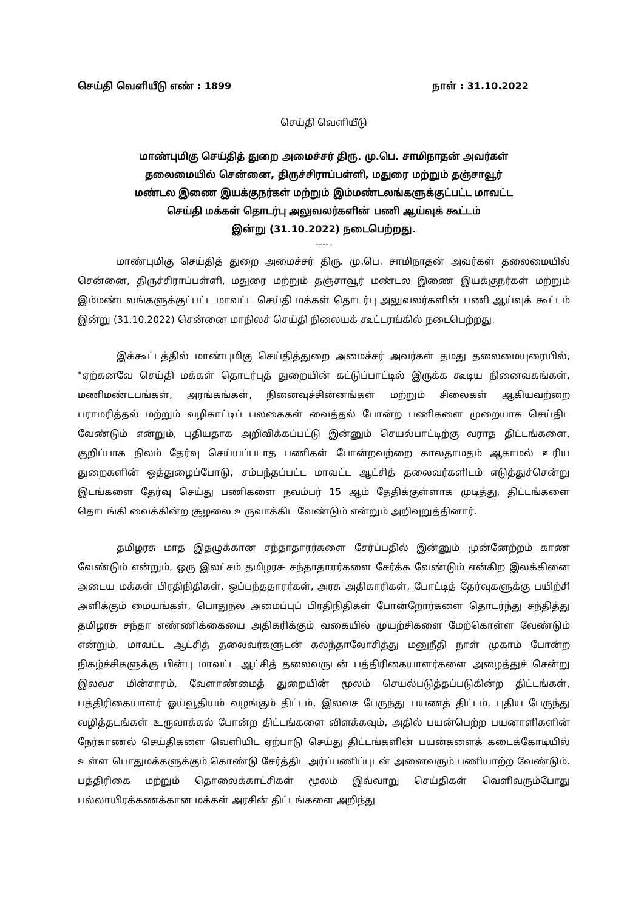செய்தி வெளியீடு எண் : 1899 நாள் : 31.10.2022
செய்தி வெளியீடு
மாண்புமிகு செய்தித் துறை அமைச்சர் திரு. மு.பெ. சாமிநாதன் அவர்கள்
தலைமையில் சென்னை, திருச்சிராப்பள்ளி, மதுரை மற்றும் தஞ்சாவூர்
மண்டல இணை இயக்குநர்கள் மற்றும் இம்மண்டலங்களுக்குட்பட்ட மாவட்ட
செய்தி மக்கள் தொடர்பு அலுவலர்களின் பணி ஆய்வுக் கூட்டம்
இன்று (31.10.2022) நடைபெற்றது.
-----
மாண்புமிகு செய்தித் துறை அமைச்சர் திரு. மு.பெ. சாமிநாதன் அவர்கள் தலைமையில் சென்னை, திருச்சிராப்பள்ளி, மதுரை மற்றும் தஞ்சாவூர் மண்டல இணை இயக்குநர்கள் மற்றும் இம்மண்டலங்களுக்குட்பட்ட மாவட்ட செய்தி மக்கள் தொடர்பு அலுவலர்களின் பணி ஆய்வுக் கூட்டம் இன்று (31.10.2022) சென்னை மாநிலச் செய்தி நிலையக் கூட்டரங்கில் நடைபெற்றது.
இக்கூட்டத்தில் மாண்புமிகு செய்தித்துறை அமைச்சர் அவர்கள் தமது தலைமையுரையில், "ஏற்கனவே செய்தி மக்கள் தொடர்புத் துறையின் கட்டுப்பாட்டில் இருக்க கூடிய நினைவகங்கள், மணிமண்டபங்கள், அரங்கங்கள், நினைவுச்சின்னங்கள் மற்றும் சிலைகள் ஆகியவற்றை பராமரித்தல் மற்றும் வழிகாட்டிப் பலகைகள் வைத்தல் போன்ற பணிகளை முறையாக செய்திட வேண்டும் என்றும், புதியதாக அறிவிக்கப்பட்டு இன்னும் செயல்பாட்டிற்கு வராத திட்டங்களை, குறிப்பாக நிலம் தேர்வு செய்யப்படாத பணிகள் போன்றவற்றை காலதாமதம் ஆகாமல் உரிய துறைகளின் ஒத்துழைப்போடு, சம்பந்தப்பட்ட மாவட்ட ஆட்சித் தலைவர்களிடம் எடுத்துச்சென்று இடங்களை தேர்வு செய்து பணிகளை நவம்பர் 15 ஆம் தேதிக்குள்ளாக முடித்து, திட்டங்களை தொடங்கி வைக்கின்ற சூழலை உருவாக்கிட வேண்டும் என்றும் அறிவுறுத்தினார்.
தமிழரசு மாத இதழுக்கான சந்தாதாரர்களை சேர்ப்பதில் இன்னும் முன்னேற்றம் காண வேண்டும் என்றும், ஒரு இலட்சம் தமிழரசு சந்தாதாரர்களை சேர்க்க வேண்டும் என்கிற இலக்கினை அடைய மக்கள் பிரதிநிதிகள், ஒப்பந்ததாரர்கள், அரசு அதிகாரிகள், போட்டித் தேர்வுகளுக்கு பயிற்சி அளிக்கும் மையங்கள், பொதுநல அமைப்புப் பிரதிநிதிகள் போன்றோர்களை தொடர்ந்து சந்தித்து தமிழரசு சந்தா எண்ணிக்கையை அதிகரிக்கும் வகையில் முயற்சிகளை மேற்கொள்ள வேண்டும் என்றும், மாவட்ட ஆட்சித் தலைவர்களுடன் கலந்தாலோசித்து மனுநீதி நாள் முகாம் போன்ற நிகழ்ச்சிகளுக்கு பின்பு மாவட்ட ஆட்சித் தலைவருடன் பத்திரிகையாளர்களை அழைத்துச் சென்று இலவச மின்சாரம், வேளாண்மைத் துறையின் மூலம் செயல்படுத்தப்படுகின்ற திட்டங்கள், பத்திரிகையாளர் ஓய்வூதியம் வழங்கும் திட்டம், இலவச பேருந்து பயணத் திட்டம், புதிய பேருந்து வழித்தடங்கள் உருவாக்கல் போன்ற திட்டங்களை விளக்கவும், அதில் பயன்பெற்ற பயனாளிகளின் நேர்காணல் செய்திகளை வெளியிட ஏற்பாடு செய்து திட்டங்களின் பயன்களைக் கடைக்கோடியில் உள்ள பொதுமக்களுக்கும் கொண்டு சேர்த்திட அர்ப்பணிப்புடன் அனைவரும் பணியாற்ற வேண்டும். பத்திரிகை மற்றும் தொலைக்காட்சிகள் மூலம் இவ்வாறு செய்திகள் வெளிவரும்போது பல்லாயிரக்கணக்கான மக்கள் அரசின் திட்டங்களை அறிந்து